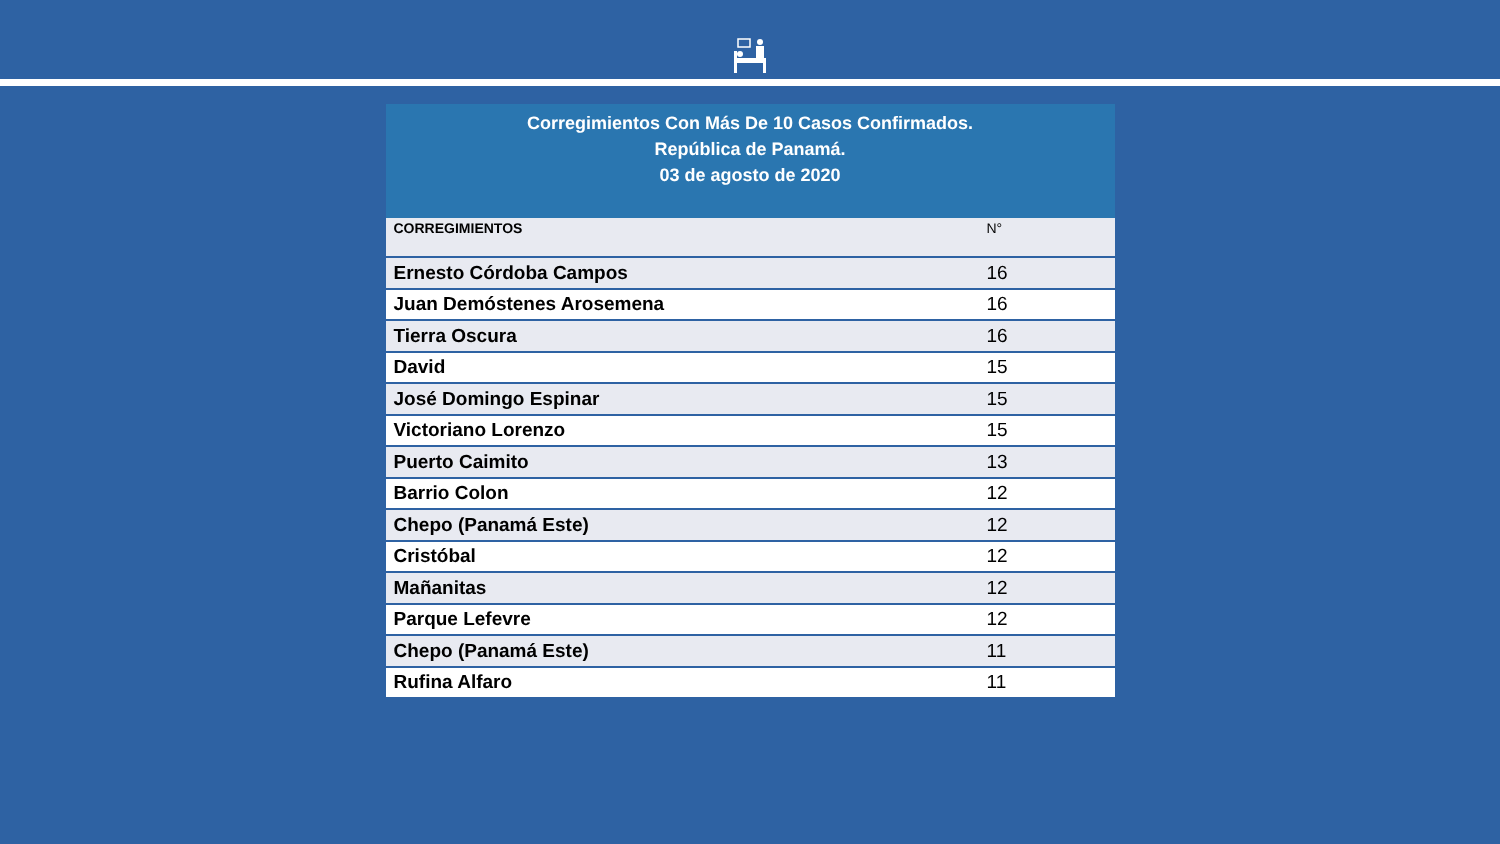Corregimientos Con Más De 10 Casos Confirmados.
República de Panamá.
03 de agosto de 2020
| CORREGIMIENTOS | N° |
| --- | --- |
| Ernesto Córdoba Campos | 16 |
| Juan Demóstenes Arosemena | 16 |
| Tierra Oscura | 16 |
| David | 15 |
| José Domingo Espinar | 15 |
| Victoriano Lorenzo | 15 |
| Puerto Caimito | 13 |
| Barrio Colon | 12 |
| Chepo (Panamá Este) | 12 |
| Cristóbal | 12 |
| Mañanitas | 12 |
| Parque Lefevre | 12 |
| Chepo (Panamá Este) | 11 |
| Rufina Alfaro | 11 |